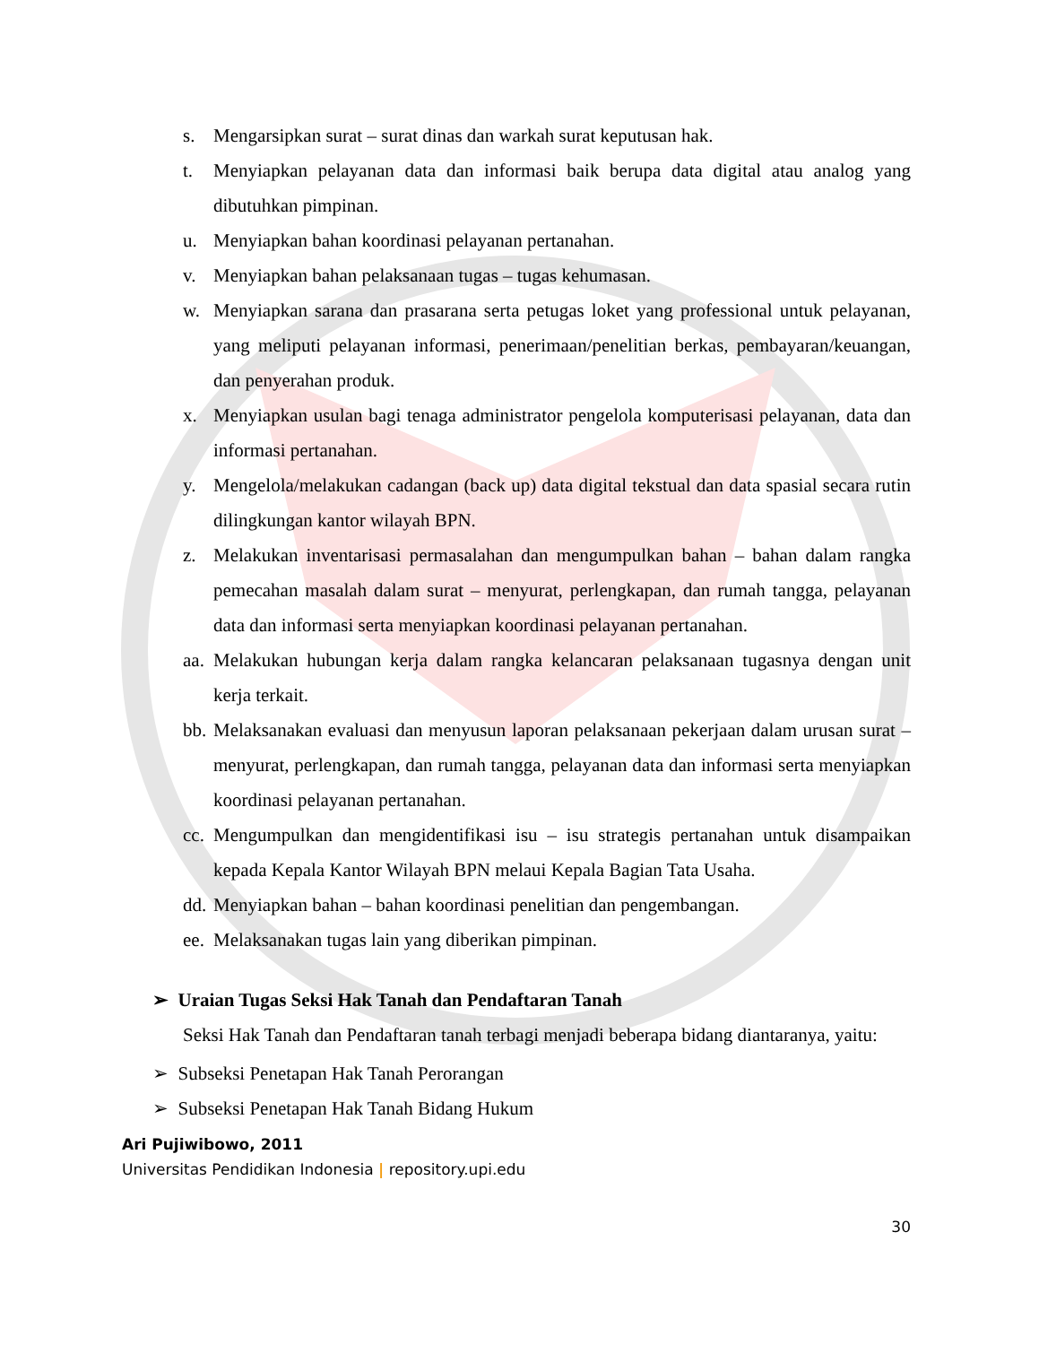s. Mengarsipkan surat – surat dinas dan warkah surat keputusan hak.
t. Menyiapkan pelayanan data dan informasi baik berupa data digital atau analog yang dibutuhkan pimpinan.
u. Menyiapkan bahan koordinasi pelayanan pertanahan.
v. Menyiapkan bahan pelaksanaan tugas – tugas kehumasan.
w. Menyiapkan sarana dan prasarana serta petugas loket yang professional untuk pelayanan, yang meliputi pelayanan informasi, penerimaan/penelitian berkas, pembayaran/keuangan, dan penyerahan produk.
x. Menyiapkan usulan bagi tenaga administrator pengelola komputerisasi pelayanan, data dan informasi pertanahan.
y. Mengelola/melakukan cadangan (back up) data digital tekstual dan data spasial secara rutin dilingkungan kantor wilayah BPN.
z. Melakukan inventarisasi permasalahan dan mengumpulkan bahan – bahan dalam rangka pemecahan masalah dalam surat – menyurat, perlengkapan, dan rumah tangga, pelayanan data dan informasi serta menyiapkan koordinasi pelayanan pertanahan.
aa. Melakukan hubungan kerja dalam rangka kelancaran pelaksanaan tugasnya dengan unit kerja terkait.
bb. Melaksanakan evaluasi dan menyusun laporan pelaksanaan pekerjaan dalam urusan surat – menyurat, perlengkapan, dan rumah tangga, pelayanan data dan informasi serta menyiapkan koordinasi pelayanan pertanahan.
cc. Mengumpulkan dan mengidentifikasi isu – isu strategis pertanahan untuk disampaikan kepada Kepala Kantor Wilayah BPN melaui Kepala Bagian Tata Usaha.
dd. Menyiapkan bahan – bahan koordinasi penelitian dan pengembangan.
ee. Melaksanakan tugas lain yang diberikan pimpinan.
➢ Uraian Tugas Seksi Hak Tanah dan Pendaftaran Tanah
Seksi Hak Tanah dan Pendaftaran tanah terbagi menjadi beberapa bidang diantaranya, yaitu:
➢ Subseksi Penetapan Hak Tanah Perorangan
➢ Subseksi Penetapan Hak Tanah Bidang Hukum
Ari Pujiwibowo, 2011
Universitas Pendidikan Indonesia | repository.upi.edu
30